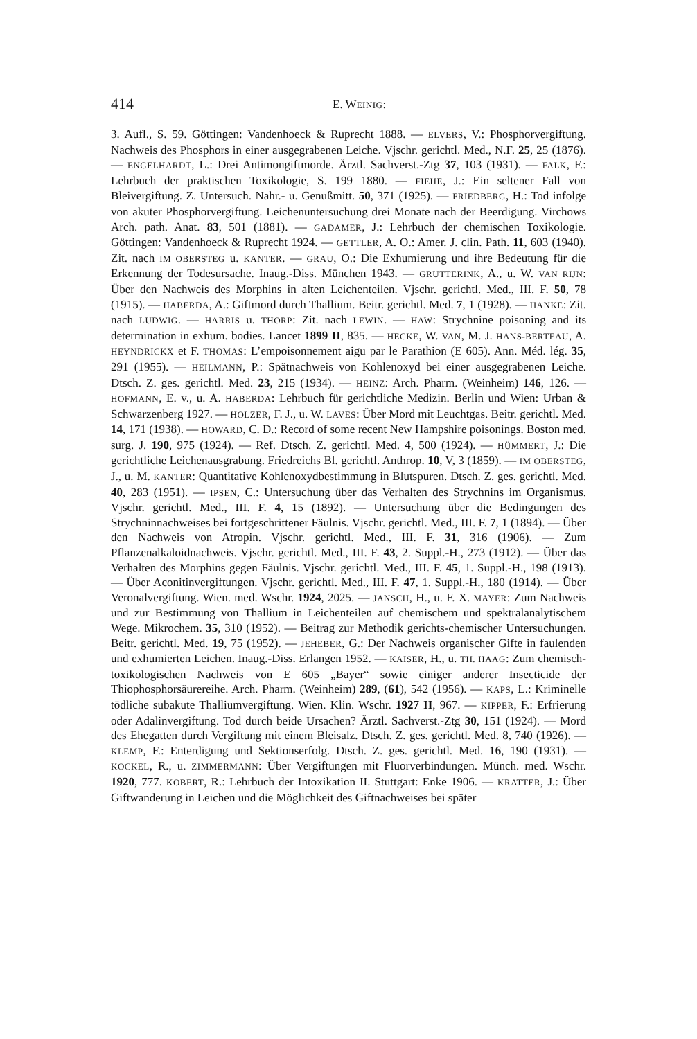414 E. WEINIG:
3. Aufl., S. 59. Göttingen: Vandenhoeck & Ruprecht 1888. — ELVERS, V.: Phosphorvergiftung. Nachweis des Phosphors in einer ausgegrabenen Leiche. Vjschr. gerichtl. Med., N.F. 25, 25 (1876). — ENGELHARDT, L.: Drei Antimongiftmorde. Ärztl. Sachverst.-Ztg 37, 103 (1931). — FALK, F.: Lehrbuch der praktischen Toxikologie, S. 199 1880. — FIEHE, J.: Ein seltener Fall von Bleivergiftung. Z. Untersuch. Nahr.- u. Genußmitt. 50, 371 (1925). — FRIEDBERG, H.: Tod infolge von akuter Phosphorvergiftung. Leichenuntersuchung drei Monate nach der Beerdigung. Virchows Arch. path. Anat. 83, 501 (1881). — GADAMER, J.: Lehrbuch der chemischen Toxikologie. Göttingen: Vandenhoeck & Ruprecht 1924. — GETTLER, A. O.: Amer. J. clin. Path. 11, 603 (1940). Zit. nach IM OBERSTEG u. KANTER. — GRAU, O.: Die Exhumierung und ihre Bedeutung für die Erkennung der Todesursache. Inaug.-Diss. München 1943. — GRUTTERINK, A., u. W. VAN RIJN: Über den Nachweis des Morphins in alten Leichenteilen. Vjschr. gerichtl. Med., III. F. 50, 78 (1915). — HABERDA, A.: Giftmord durch Thallium. Beitr. gerichtl. Med. 7, 1 (1928). — HANKE: Zit. nach LUDWIG. — HARRIS u. THORP: Zit. nach LEWIN. — HAW: Strychnine poisoning and its determination in exhum. bodies. Lancet 1899 II, 835. — HECKE, W. VAN, M. J. HANS-BERTEAU, A. HEYNDRICKX et F. THOMAS: L’empoisonnement aigu par le Parathion (E 605). Ann. Méd. lég. 35, 291 (1955). — HEILMANN, P.: Spätnachweis von Kohlenoxyd bei einer ausgegrabenen Leiche. Dtsch. Z. ges. gerichtl. Med. 23, 215 (1934). — HEINZ: Arch. Pharm. (Weinheim) 146, 126. — HOFMANN, E. v., u. A. HABERDA: Lehrbuch für gerichtliche Medizin. Berlin und Wien: Urban & Schwarzenberg 1927. — HOLZER, F. J., u. W. LAVES: Über Mord mit Leuchtgas. Beitr. gerichtl. Med. 14, 171 (1938). — HOWARD, C. D.: Record of some recent New Hampshire poisonings. Boston med. surg. J. 190, 975 (1924). — Ref. Dtsch. Z. gerichtl. Med. 4, 500 (1924). — HÜMMERT, J.: Die gerichtliche Leichenausgrabung. Friedreichs Bl. gerichtl. Anthrop. 10, V, 3 (1859). — IM OBERSTEG, J., u. M. KANTER: Quantitative Kohlenoxydbestimmung in Blutspuren. Dtsch. Z. ges. gerichtl. Med. 40, 283 (1951). — IPSEN, C.: Untersuchung über das Verhalten des Strychnins im Organismus. Vjschr. gerichtl. Med., III. F. 4, 15 (1892). — Untersuchung über die Bedingungen des Strychninnachweises bei fortgeschrittener Fäulnis. Vjschr. gerichtl. Med., III. F. 7, 1 (1894). — Über den Nachweis von Atropin. Vjschr. gerichtl. Med., III. F. 31, 316 (1906). — Zum Pflanzenalkaloidnachweis. Vjschr. gerichtl. Med., III. F. 43, 2. Suppl.-H., 273 (1912). — Über das Verhalten des Morphins gegen Fäulnis. Vjschr. gerichtl. Med., III. F. 45, 1. Suppl.-H., 198 (1913). — Über Aconitinvergiftungen. Vjschr. gerichtl. Med., III. F. 47, 1. Suppl.-H., 180 (1914). — Über Veronalvergiftung. Wien. med. Wschr. 1924, 2025. — JANSCH, H., u. F. X. MAYER: Zum Nachweis und zur Bestimmung von Thallium in Leichenteilen auf chemischem und spektralanalytischem Wege. Mikrochem. 35, 310 (1952). — Beitrag zur Methodik gerichts-chemischer Untersuchungen. Beitr. gerichtl. Med. 19, 75 (1952). — JEHEBER, G.: Der Nachweis organischer Gifte in faulenden und exhumierten Leichen. Inaug.-Diss. Erlangen 1952. — KAISER, H., u. TH. HAAG: Zum chemisch-toxikologischen Nachweis von E 605 „Bayer“ sowie einiger anderer Insecticide der Thiophosphorsäurereihe. Arch. Pharm. (Weinheim) 289, (61), 542 (1956). — KAPS, L.: Kriminelle tödliche subakute Thalliumvergiftung. Wien. Klin. Wschr. 1927 II, 967. — KIPPER, F.: Erfrierung oder Adalinvergiftung. Tod durch beide Ursachen? Ärztl. Sachverst.-Ztg 30, 151 (1924). — Mord des Ehegatten durch Vergiftung mit einem Bleisalz. Dtsch. Z. ges. gerichtl. Med. 8, 740 (1926). — KLEMP, F.: Enterdigung und Sektionserfolg. Dtsch. Z. ges. gerichtl. Med. 16, 190 (1931). — KOCKEL, R., u. ZIMMERMANN: Über Vergiftungen mit Fluorverbindungen. Münch. med. Wschr. 1920, 777. KOBERT, R.: Lehrbuch der Intoxikation II. Stuttgart: Enke 1906. — KRATTER, J.: Über Giftwanderung in Leichen und die Möglichkeit des Giftnachweises bei später